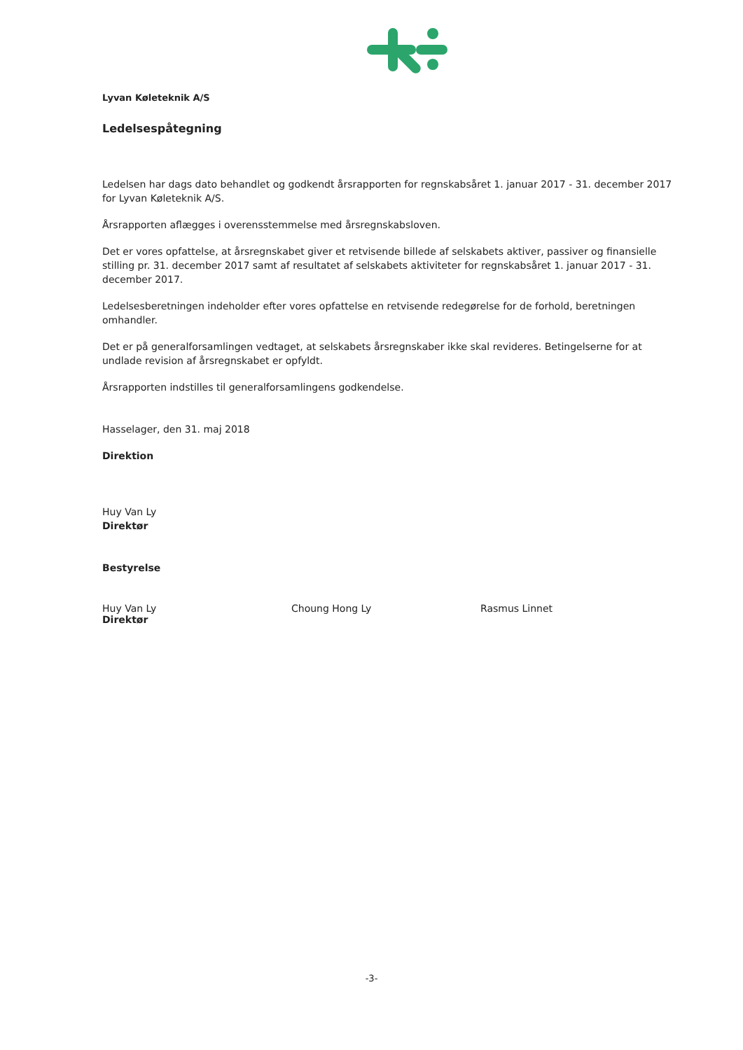Lyvan Køleteknik A/S
Ledelsespåtegning
Ledelsen har dags dato behandlet og godkendt årsrapporten for regnskabsåret 1. januar 2017 - 31. december 2017 for Lyvan Køleteknik A/S.
Årsrapporten aflægges i overensstemmelse med årsregnskabsloven.
Det er vores opfattelse, at årsregnskabet giver et retvisende billede af selskabets aktiver, passiver og finansielle stilling pr. 31. december 2017 samt af resultatet af selskabets aktiviteter for regnskabsåret 1. januar 2017 - 31. december 2017.
Ledelsesberetningen indeholder efter vores opfattelse en retvisende redegørelse for de forhold, beretningen omhandler.
Det er på generalforsamlingen vedtaget, at selskabets årsregnskaber ikke skal revideres. Betingelserne for at undlade revision af årsregnskabet er opfyldt.
Årsrapporten indstilles til generalforsamlingens godkendelse.
Hasselager, den 31. maj 2018
Direktion
Huy Van Ly
Direktør
Bestyrelse
Huy Van Ly
Direktør
Choung Hong Ly Rasmus Linnet
-3-